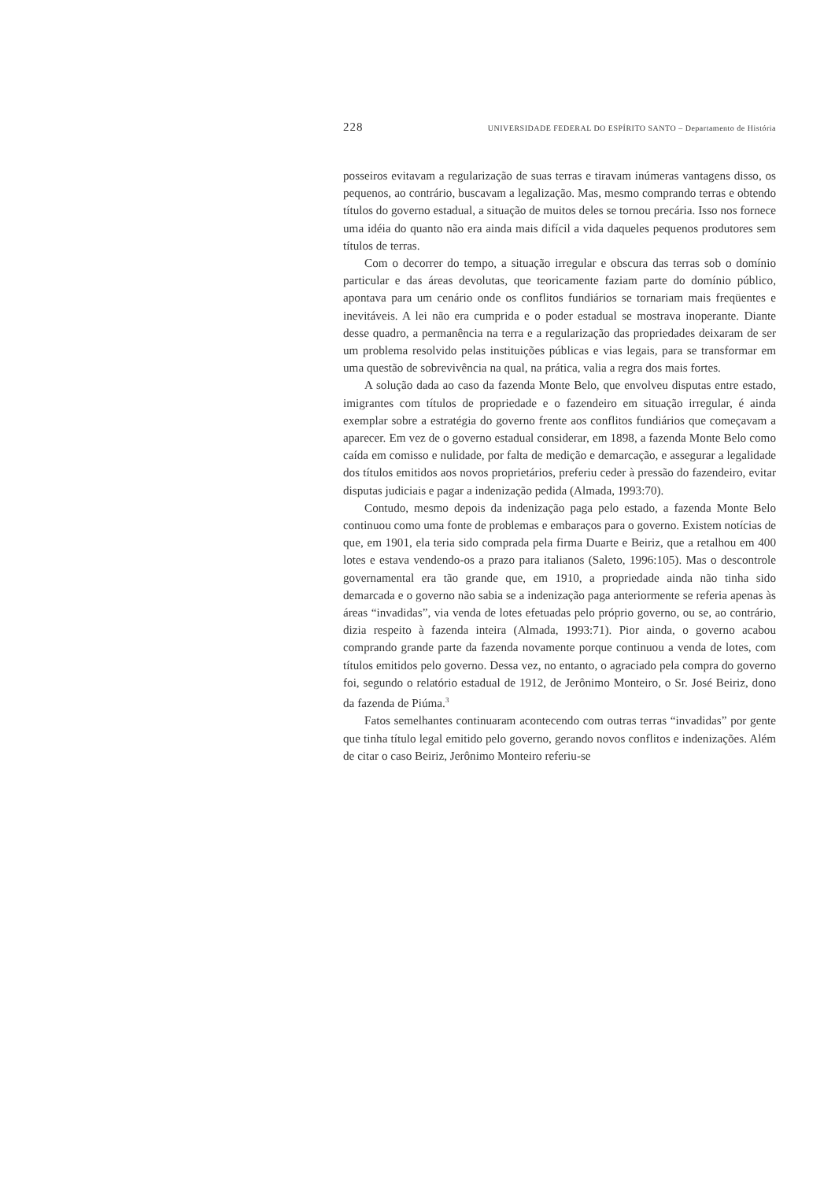228 UNIVERSIDADE FEDERAL DO ESPÍRITO SANTO – Departamento de História
posseiros evitavam a regularização de suas terras e tiravam inúmeras vantagens disso, os pequenos, ao contrário, buscavam a legalização. Mas, mesmo comprando terras e obtendo títulos do governo estadual, a situação de muitos deles se tornou precária. Isso nos fornece uma idéia do quanto não era ainda mais difícil a vida daqueles pequenos produtores sem títulos de terras.
Com o decorrer do tempo, a situação irregular e obscura das terras sob o domínio particular e das áreas devolutas, que teoricamente faziam parte do domínio público, apontava para um cenário onde os conflitos fundiários se tornariam mais freqüentes e inevitáveis. A lei não era cumprida e o poder estadual se mostrava inoperante. Diante desse quadro, a permanência na terra e a regularização das propriedades deixaram de ser um problema resolvido pelas instituições públicas e vias legais, para se transformar em uma questão de sobrevivência na qual, na prática, valia a regra dos mais fortes.
A solução dada ao caso da fazenda Monte Belo, que envolveu disputas entre estado, imigrantes com títulos de propriedade e o fazendeiro em situação irregular, é ainda exemplar sobre a estratégia do governo frente aos conflitos fundiários que começavam a aparecer. Em vez de o governo estadual considerar, em 1898, a fazenda Monte Belo como caída em comisso e nulidade, por falta de medição e demarcação, e assegurar a legalidade dos títulos emitidos aos novos proprietários, preferiu ceder à pressão do fazendeiro, evitar disputas judiciais e pagar a indenização pedida (Almada, 1993:70).
Contudo, mesmo depois da indenização paga pelo estado, a fazenda Monte Belo continuou como uma fonte de problemas e embaraços para o governo. Existem notícias de que, em 1901, ela teria sido comprada pela firma Duarte e Beiriz, que a retalhou em 400 lotes e estava vendendo-os a prazo para italianos (Saleto, 1996:105). Mas o descontrole governamental era tão grande que, em 1910, a propriedade ainda não tinha sido demarcada e o governo não sabia se a indenização paga anteriormente se referia apenas às áreas “invadidas”, via venda de lotes efetuadas pelo próprio governo, ou se, ao contrário, dizia respeito à fazenda inteira (Almada, 1993:71). Pior ainda, o governo acabou comprando grande parte da fazenda novamente porque continuou a venda de lotes, com títulos emitidos pelo governo. Dessa vez, no entanto, o agraciado pela compra do governo foi, segundo o relatório estadual de 1912, de Jerônimo Monteiro, o Sr. José Beiriz, dono da fazenda de Piúma.<sup>3</sup>
Fatos semelhantes continuaram acontecendo com outras terras “invadidas” por gente que tinha título legal emitido pelo governo, gerando novos conflitos e indenizações. Além de citar o caso Beiriz, Jerônimo Monteiro referiu-se